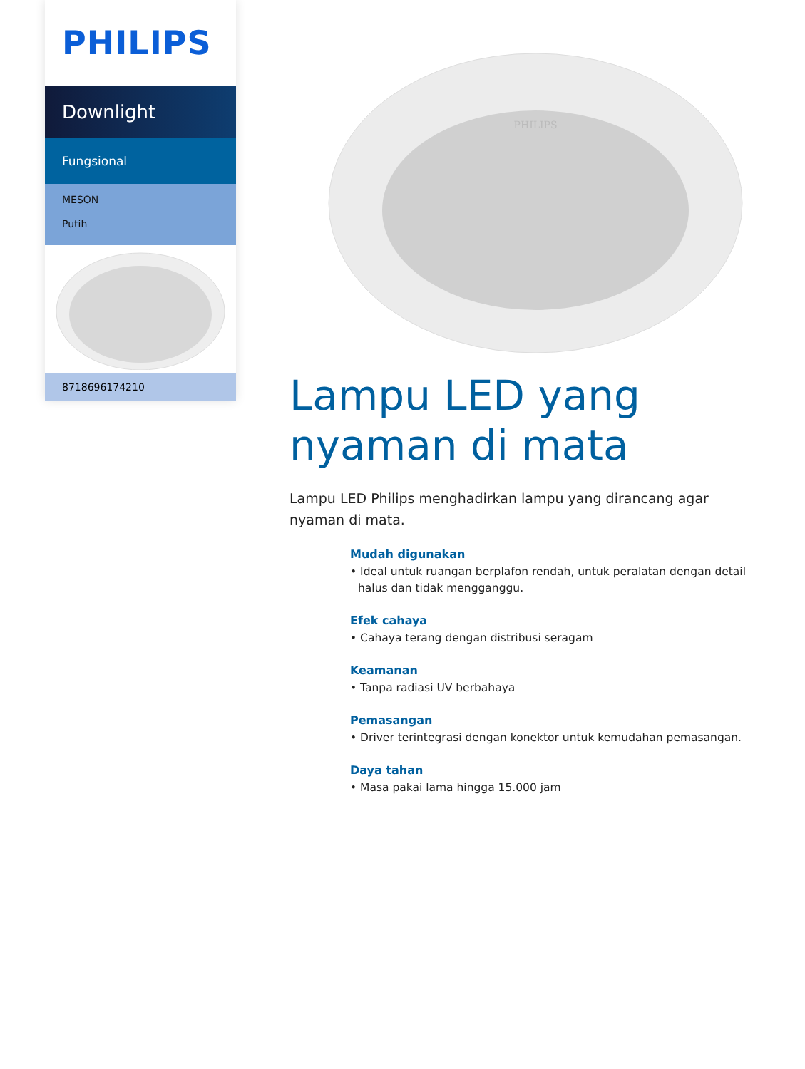PHILIPS
Downlight
Fungsional
MESON
Putih
8718696174210
PHILIPS
Lampu LED yang nyaman di mata
Lampu LED Philips menghadirkan lampu yang dirancang agar nyaman di mata.
Mudah digunakan
• Ideal untuk ruangan berplafon rendah, untuk peralatan dengan detail halus dan tidak mengganggu.
Efek cahaya
• Cahaya terang dengan distribusi seragam
Keamanan
• Tanpa radiasi UV berbahaya
Pemasangan
• Driver terintegrasi dengan konektor untuk kemudahan pemasangan.
Daya tahan
• Masa pakai lama hingga 15.000 jam